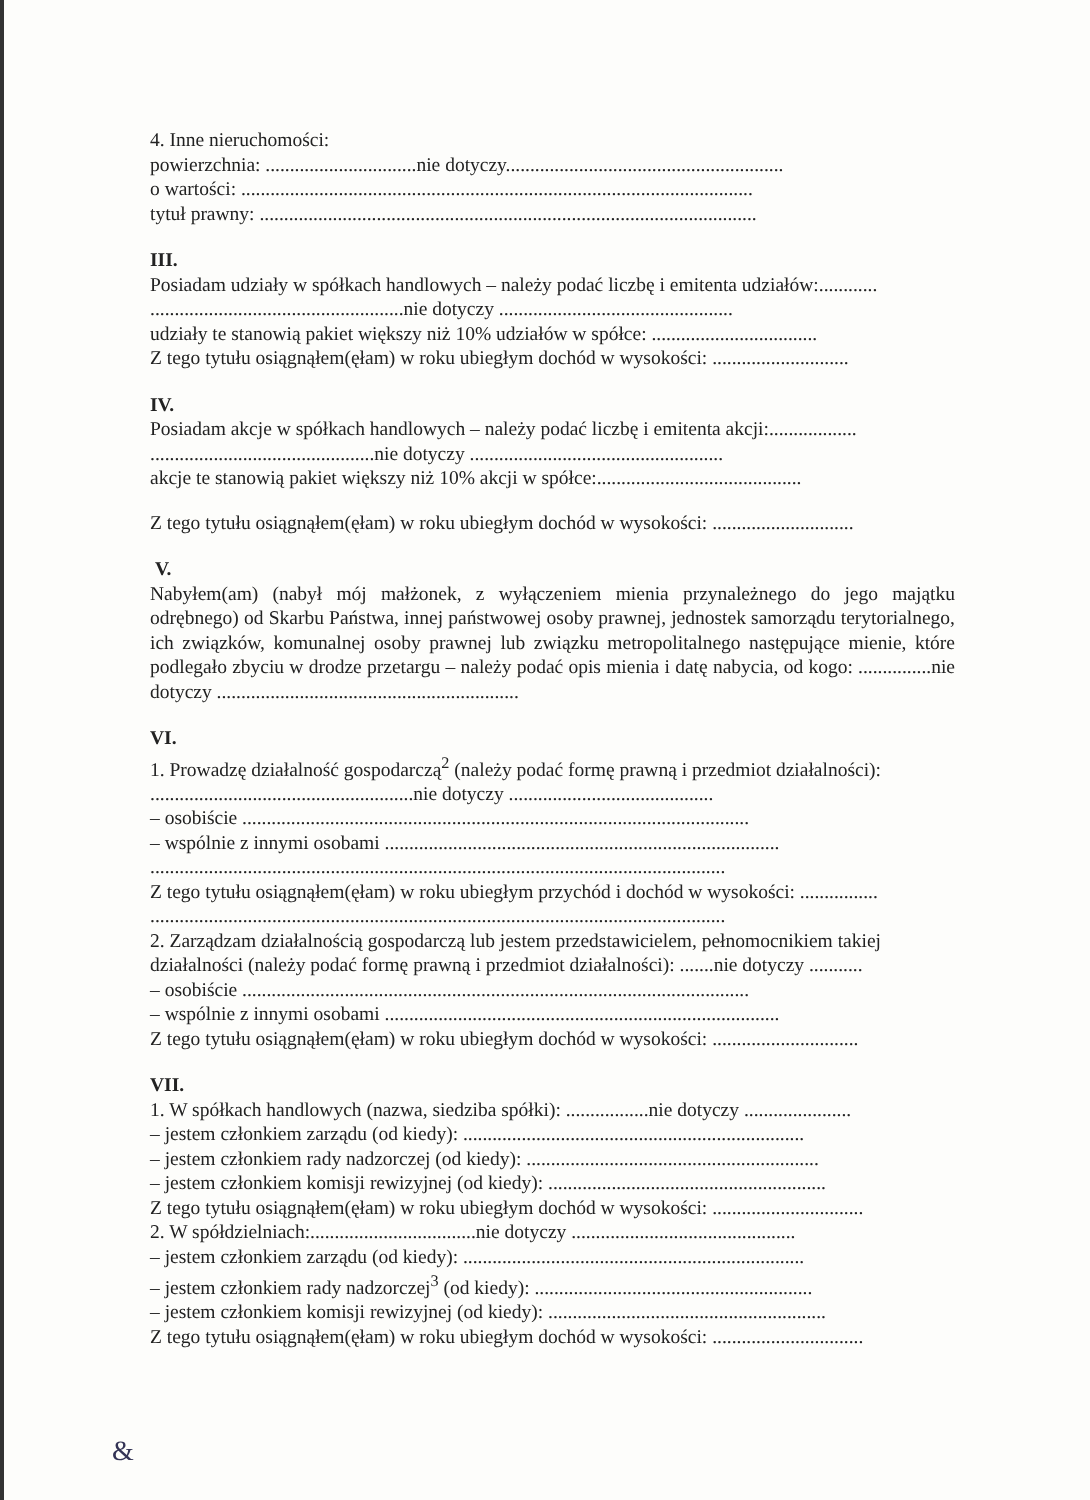4. Inne nieruchomości:
powierzchnia: ...............................nie dotyczy.........................................................
o wartości: .........................................................................................................
tytuł prawny: ......................................................................................................
III.
Posiadam udziały w spółkach handlowych – należy podać liczbę i emitenta udziałów:............
....................................................nie dotyczy ................................................
udziały te stanowią pakiet większy niż 10% udziałów w spółce: ..................................
Z tego tytułu osiągnąłem(ęłam) w roku ubiegłym dochód w wysokości: ............................
IV.
Posiadam akcje w spółkach handlowych – należy podać liczbę i emitenta akcji:..................
..............................................nie dotyczy ....................................................
akcje te stanowią pakiet większy niż 10% akcji w spółce:..........................................
Z tego tytułu osiągnąłem(ęłam) w roku ubiegłym dochód w wysokości: .............................
V.
Nabyłem(am) (nabył mój małżonek, z wyłączeniem mienia przynależnego do jego majątku odrębnego) od Skarbu Państwa, innej państwowej osoby prawnej, jednostek samorządu terytorialnego, ich związków, komunalnej osoby prawnej lub związku metropolitalnego następujące mienie, które podlegało zbyciu w drodze przetargu – należy podać opis mienia i datę nabycia, od kogo: ...............nie dotyczy ..............................................................
VI.
1. Prowadzę działalność gospodarczą<sup>2</sup> (należy podać formę prawną i przedmiot działalności):
......................................................nie dotyczy ..........................................
– osobiście ........................................................................................................
– wspólnie z innymi osobami .................................................................................
......................................................................................................................
Z tego tytułu osiągnąłem(ęłam) w roku ubiegłym przychód i dochód w wysokości: ................
......................................................................................................................
2. Zarządzam działalnością gospodarczą lub jestem przedstawicielem, pełnomocnikiem takiej działalności (należy podać formę prawną i przedmiot działalności): .......nie dotyczy ...........
– osobiście ........................................................................................................
– wspólnie z innymi osobami .................................................................................
Z tego tytułu osiągnąłem(ęłam) w roku ubiegłym dochód w wysokości: ..............................
VII.
1. W spółkach handlowych (nazwa, siedziba spółki): .................nie dotyczy ......................
– jestem członkiem zarządu (od kiedy): ......................................................................
– jestem członkiem rady nadzorczej (od kiedy): ............................................................
– jestem członkiem komisji rewizyjnej (od kiedy): .........................................................
Z tego tytułu osiągnąłem(ęłam) w roku ubiegłym dochód w wysokości: ...............................
2. W spółdzielniach:..................................nie dotyczy ..............................................
– jestem członkiem zarządu (od kiedy): ......................................................................
– jestem członkiem rady nadzorczej<sup>3</sup> (od kiedy): .........................................................
– jestem członkiem komisji rewizyjnej (od kiedy): .........................................................
Z tego tytułu osiągnąłem(ęłam) w roku ubiegłym dochód w wysokości: ...............................
&